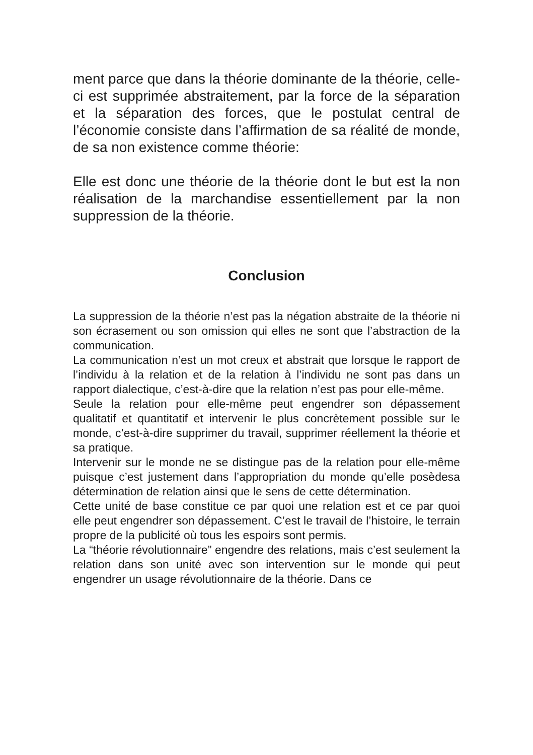ment parce que dans la théorie dominante de la théorie, celle-ci est supprimée abstraitement, par la force de la séparation et la séparation des forces, que le postulat central de l’économie consiste dans l’affirmation de sa réalité de monde, de sa non existence comme théorie:
Elle est donc une théorie de la théorie dont le but est la non réalisation de la marchandise essentiellement par la non suppression de la théorie.
Conclusion
La suppression de la théorie n’est pas la négation abstraite de la théorie ni son écrasement ou son omission qui elles ne sont que l’abstraction de la communication.
La communication n’est un mot creux et abstrait que lorsque le rapport de l’individu à la relation et de la relation à l’individu ne sont pas dans un rapport dialectique, c’est-à-dire que la relation n’est pas pour elle-même.
Seule la relation pour elle-même peut engendrer son dépassement qualitatif et quantitatif et intervenir le plus concrètement possible sur le monde, c’est-à-dire supprimer du travail, supprimer réellement la théorie et sa pratique.
Intervenir sur le monde ne se distingue pas de la relation pour elle-même puisque c’est justement dans l’appropriation du monde qu’elle posèdesa détermination de relation ainsi que le sens de cette détermination.
Cette unité de base constitue ce par quoi une relation est et ce par quoi elle peut engendrer son dépassement. C’est le travail de l’histoire, le terrain propre de la publicité où tous les espoirs sont permis.
La “théorie révolutionnaire” engendre des relations, mais c’est seulement la relation dans son unité avec son intervention sur le monde qui peut engendrer un usage révolutionnaire de la théorie. Dans ce